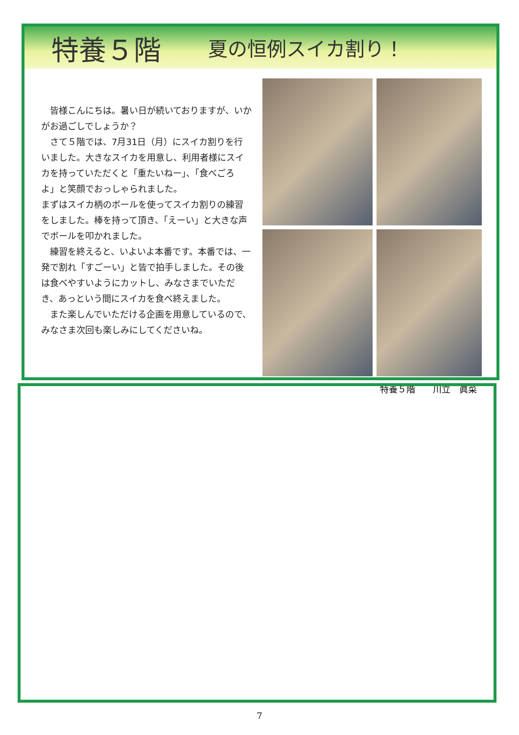特養５階
夏の恒例スイカ割り！
皆様こんにちは。暑い日が続いておりますが、いかがお過ごしでしょうか？
さて５階では、7月31日（月）にスイカ割りを行いました。大きなスイカを用意し、利用者様にスイカを持っていただくと「重たいねー」、「食べごろよ」と笑顔でおっしゃられました。
まずはスイカ柄のボールを使ってスイカ割りの練習をしました。棒を持って頂き、「えーい」と大きな声でボールを叩かれました。
練習を終えると、いよいよ本番です。本番では、一発で割れ「すごーい」と皆で拍手しました。その後は食べやすいようにカットし、みなさまでいただき、あっという間にスイカを食べ終えました。
また楽しんでいただける企画を用意しているので、みなさま次回も楽しみにしてくださいね。
特養５階　　川立　眞菜
7